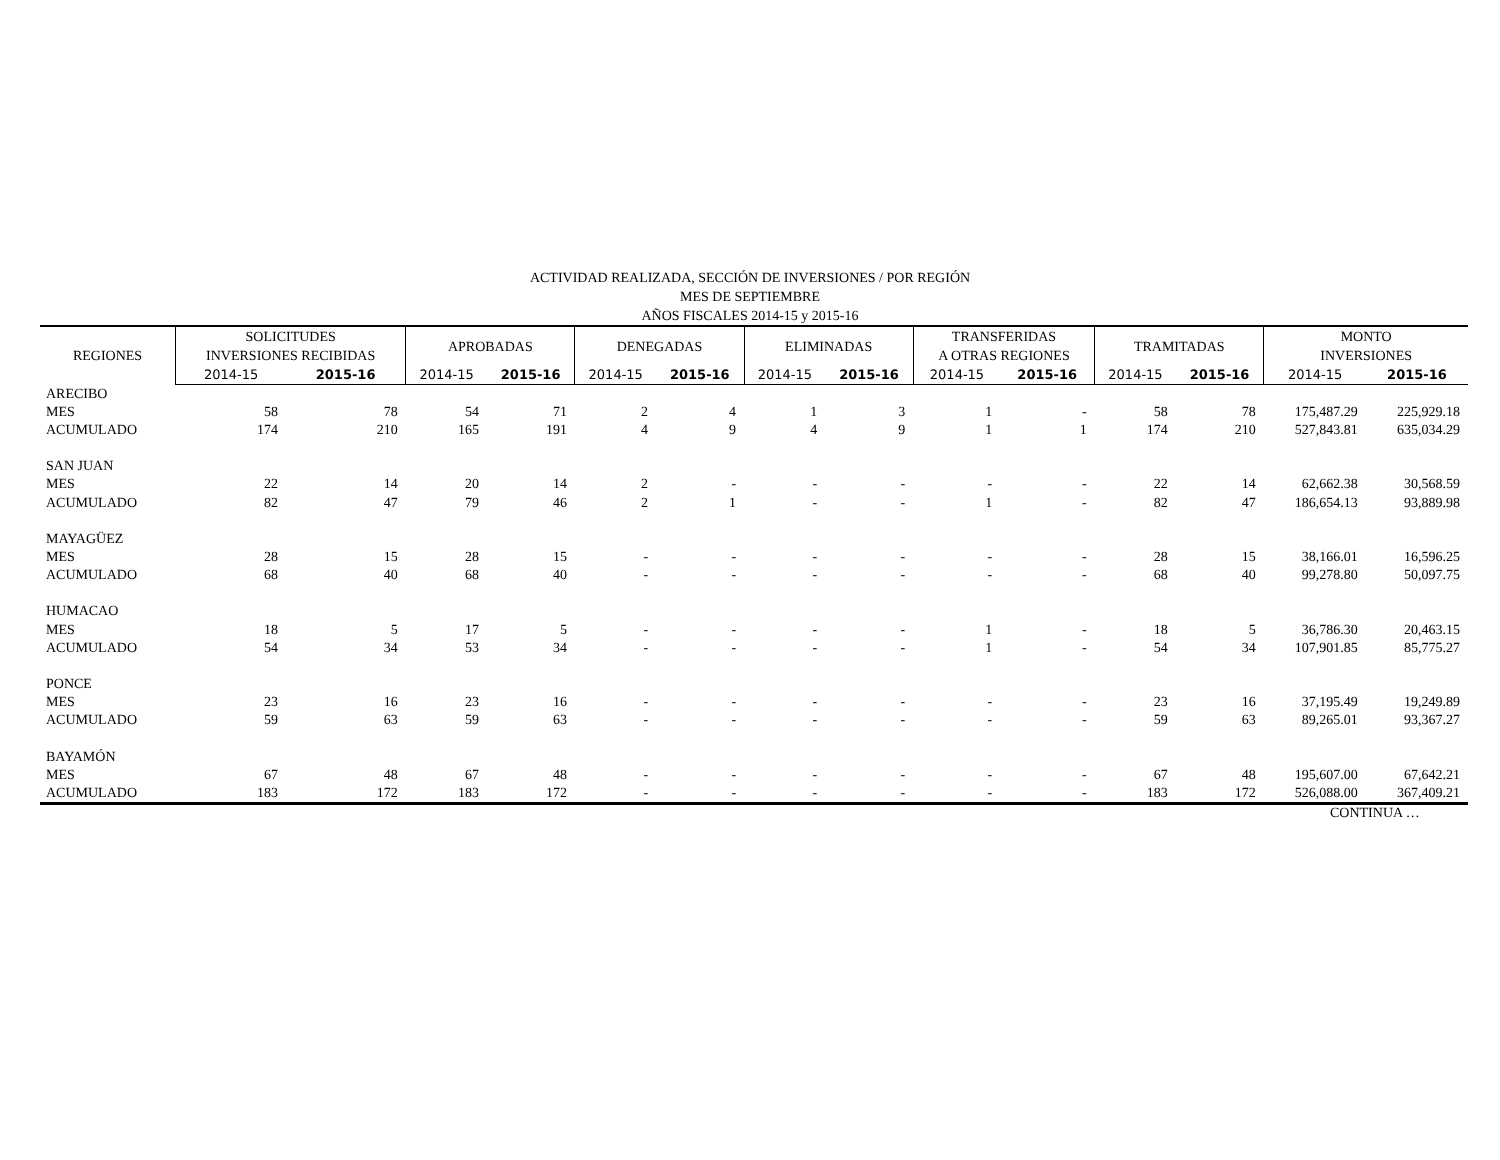ACTIVIDAD REALIZADA, SECCIÓN DE INVERSIONES / POR REGIÓN
MES DE SEPTIEMBRE
AÑOS FISCALES 2014-15 y 2015-16
| REGIONES | SOLICITUDES INVERSIONES RECIBIDAS | | APROBADAS | | DENEGADAS | | ELIMINADAS | | TRANSFERIDAS A OTRAS REGIONES | | TRAMITADAS | | MONTO INVERSIONES | | |
| --- | --- | --- | --- | --- | --- | --- | --- | --- | --- | --- | --- | --- | --- | --- | --- |
| | | 2014-15 | 2015-16 | 2014-15 | 2015-16 | 2014-15 | 2015-16 | 2014-15 | 2015-16 | 2014-15 | 2015-16 | 2014-15 | 2015-16 | 2014-15 | 2015-16 |
| ARECIBO | | | | | | | | | | | | | | | |
| MES | 58 | 78 | 54 | 71 | 2 | 4 | 1 | 3 | 1 | - | 58 | 78 | 175,487.29 | 225,929.18 | |
| ACUMULADO | 174 | 210 | 165 | 191 | 4 | 9 | 4 | 9 | 1 | 1 | 174 | 210 | 527,843.81 | 635,034.29 | |
| SAN JUAN | | | | | | | | | | | | | | | |
| MES | 22 | 14 | 20 | 14 | 2 | - | - | - | - | - | 22 | 14 | 62,662.38 | 30,568.59 | |
| ACUMULADO | 82 | 47 | 79 | 46 | 2 | 1 | - | - | 1 | - | 82 | 47 | 186,654.13 | 93,889.98 | |
| MAYAGÜEZ | | | | | | | | | | | | | | | |
| MES | 28 | 15 | 28 | 15 | - | - | - | - | - | - | 28 | 15 | 38,166.01 | 16,596.25 | |
| ACUMULADO | 68 | 40 | 68 | 40 | - | - | - | - | - | - | 68 | 40 | 99,278.80 | 50,097.75 | |
| HUMACAO | | | | | | | | | | | | | | | |
| MES | 18 | 5 | 17 | 5 | - | - | - | - | 1 | - | 18 | 5 | 36,786.30 | 20,463.15 | |
| ACUMULADO | 54 | 34 | 53 | 34 | - | - | - | - | 1 | - | 54 | 34 | 107,901.85 | 85,775.27 | |
| PONCE | | | | | | | | | | | | | | | |
| MES | 23 | 16 | 23 | 16 | - | - | - | - | - | - | 23 | 16 | 37,195.49 | 19,249.89 | |
| ACUMULADO | 59 | 63 | 59 | 63 | - | - | - | - | - | - | 59 | 63 | 89,265.01 | 93,367.27 | |
| BAYAMÓN | | | | | | | | | | | | | | | |
| MES | 67 | 48 | 67 | 48 | - | - | - | - | - | - | 67 | 48 | 195,607.00 | 67,642.21 | |
| ACUMULADO | 183 | 172 | 183 | 172 | - | - | - | - | - | - | 183 | 172 | 526,088.00 | 367,409.21 | |
CONTINUA …